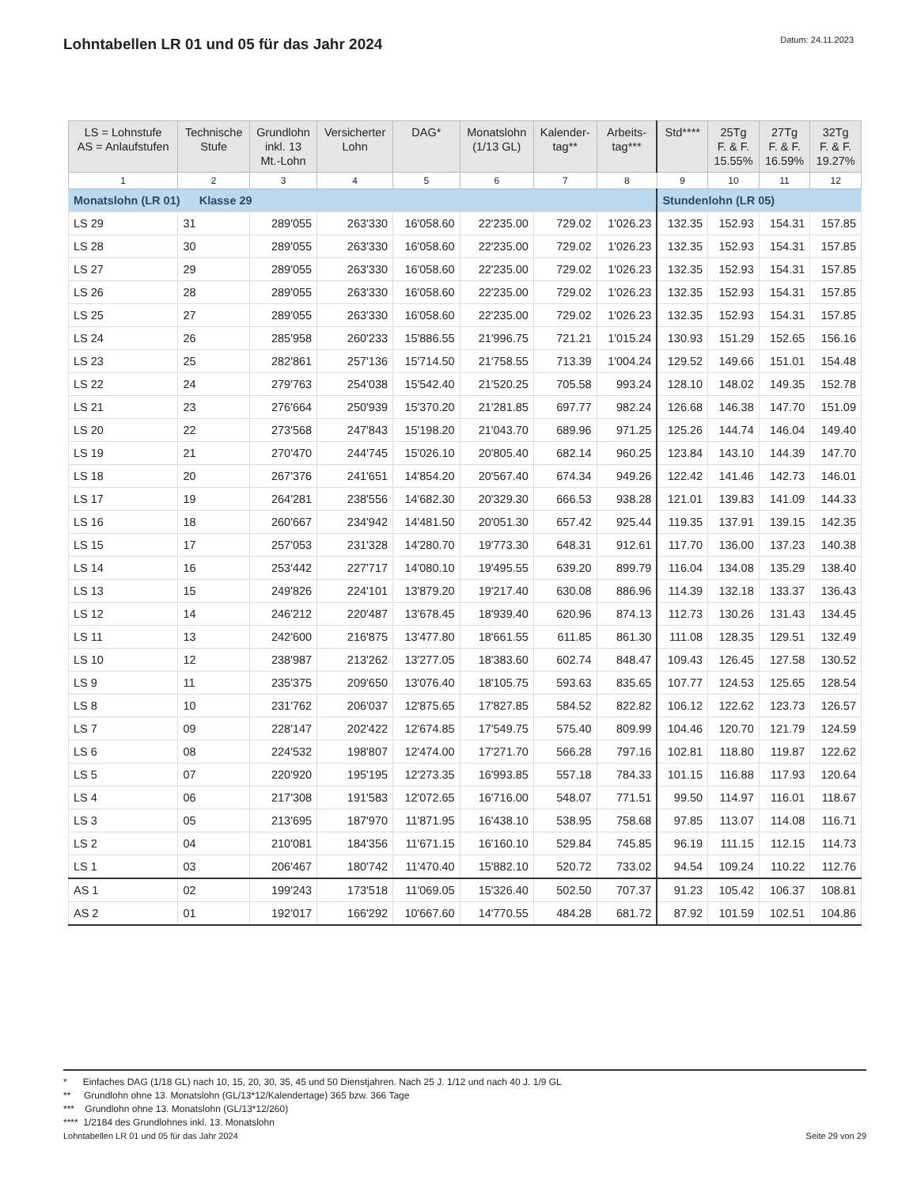Lohntabellen LR 01 und 05 für das Jahr 2024
Datum: 24.11.2023
| LS = Lohnstufe AS = Anlaufstufen | Technische Stufe | Grundlohn inkl. 13 Mt.-Lohn | Versicherter Lohn | DAG* | Monatslohn (1/13 GL) | Kalender- tag** | Arbeits- tag*** | Std**** | 25Tg F. & F. 15.55% | 27Tg F. & F. 16.59% | 32Tg F. & F. 19.27% |
| --- | --- | --- | --- | --- | --- | --- | --- | --- | --- | --- | --- |
| 1 | 2 | 3 | 4 | 5 | 6 | 7 | 8 | 9 | 10 | 11 | 12 |
| Monatslohn (LR 01) Klasse 29 | | | | | | | | Stundenlohn (LR 05) | | | |
| LS 29 | 31 | 289'055 | 263'330 | 16'058.60 | 22'235.00 | 729.02 | 1'026.23 | 132.35 | 152.93 | 154.31 | 157.85 |
| LS 28 | 30 | 289'055 | 263'330 | 16'058.60 | 22'235.00 | 729.02 | 1'026.23 | 132.35 | 152.93 | 154.31 | 157.85 |
| LS 27 | 29 | 289'055 | 263'330 | 16'058.60 | 22'235.00 | 729.02 | 1'026.23 | 132.35 | 152.93 | 154.31 | 157.85 |
| LS 26 | 28 | 289'055 | 263'330 | 16'058.60 | 22'235.00 | 729.02 | 1'026.23 | 132.35 | 152.93 | 154.31 | 157.85 |
| LS 25 | 27 | 289'055 | 263'330 | 16'058.60 | 22'235.00 | 729.02 | 1'026.23 | 132.35 | 152.93 | 154.31 | 157.85 |
| LS 24 | 26 | 285'958 | 260'233 | 15'886.55 | 21'996.75 | 721.21 | 1'015.24 | 130.93 | 151.29 | 152.65 | 156.16 |
| LS 23 | 25 | 282'861 | 257'136 | 15'714.50 | 21'758.55 | 713.39 | 1'004.24 | 129.52 | 149.66 | 151.01 | 154.48 |
| LS 22 | 24 | 279'763 | 254'038 | 15'542.40 | 21'520.25 | 705.58 | 993.24 | 128.10 | 148.02 | 149.35 | 152.78 |
| LS 21 | 23 | 276'664 | 250'939 | 15'370.20 | 21'281.85 | 697.77 | 982.24 | 126.68 | 146.38 | 147.70 | 151.09 |
| LS 20 | 22 | 273'568 | 247'843 | 15'198.20 | 21'043.70 | 689.96 | 971.25 | 125.26 | 144.74 | 146.04 | 149.40 |
| LS 19 | 21 | 270'470 | 244'745 | 15'026.10 | 20'805.40 | 682.14 | 960.25 | 123.84 | 143.10 | 144.39 | 147.70 |
| LS 18 | 20 | 267'376 | 241'651 | 14'854.20 | 20'567.40 | 674.34 | 949.26 | 122.42 | 141.46 | 142.73 | 146.01 |
| LS 17 | 19 | 264'281 | 238'556 | 14'682.30 | 20'329.30 | 666.53 | 938.28 | 121.01 | 139.83 | 141.09 | 144.33 |
| LS 16 | 18 | 260'667 | 234'942 | 14'481.50 | 20'051.30 | 657.42 | 925.44 | 119.35 | 137.91 | 139.15 | 142.35 |
| LS 15 | 17 | 257'053 | 231'328 | 14'280.70 | 19'773.30 | 648.31 | 912.61 | 117.70 | 136.00 | 137.23 | 140.38 |
| LS 14 | 16 | 253'442 | 227'717 | 14'080.10 | 19'495.55 | 639.20 | 899.79 | 116.04 | 134.08 | 135.29 | 138.40 |
| LS 13 | 15 | 249'826 | 224'101 | 13'879.20 | 19'217.40 | 630.08 | 886.96 | 114.39 | 132.18 | 133.37 | 136.43 |
| LS 12 | 14 | 246'212 | 220'487 | 13'678.45 | 18'939.40 | 620.96 | 874.13 | 112.73 | 130.26 | 131.43 | 134.45 |
| LS 11 | 13 | 242'600 | 216'875 | 13'477.80 | 18'661.55 | 611.85 | 861.30 | 111.08 | 128.35 | 129.51 | 132.49 |
| LS 10 | 12 | 238'987 | 213'262 | 13'277.05 | 18'383.60 | 602.74 | 848.47 | 109.43 | 126.45 | 127.58 | 130.52 |
| LS 9 | 11 | 235'375 | 209'650 | 13'076.40 | 18'105.75 | 593.63 | 835.65 | 107.77 | 124.53 | 125.65 | 128.54 |
| LS 8 | 10 | 231'762 | 206'037 | 12'875.65 | 17'827.85 | 584.52 | 822.82 | 106.12 | 122.62 | 123.73 | 126.57 |
| LS 7 | 09 | 228'147 | 202'422 | 12'674.85 | 17'549.75 | 575.40 | 809.99 | 104.46 | 120.70 | 121.79 | 124.59 |
| LS 6 | 08 | 224'532 | 198'807 | 12'474.00 | 17'271.70 | 566.28 | 797.16 | 102.81 | 118.80 | 119.87 | 122.62 |
| LS 5 | 07 | 220'920 | 195'195 | 12'273.35 | 16'993.85 | 557.18 | 784.33 | 101.15 | 116.88 | 117.93 | 120.64 |
| LS 4 | 06 | 217'308 | 191'583 | 12'072.65 | 16'716.00 | 548.07 | 771.51 | 99.50 | 114.97 | 116.01 | 118.67 |
| LS 3 | 05 | 213'695 | 187'970 | 11'871.95 | 16'438.10 | 538.95 | 758.68 | 97.85 | 113.07 | 114.08 | 116.71 |
| LS 2 | 04 | 210'081 | 184'356 | 11'671.15 | 16'160.10 | 529.84 | 745.85 | 96.19 | 111.15 | 112.15 | 114.73 |
| LS 1 | 03 | 206'467 | 180'742 | 11'470.40 | 15'882.10 | 520.72 | 733.02 | 94.54 | 109.24 | 110.22 | 112.76 |
| AS 1 | 02 | 199'243 | 173'518 | 11'069.05 | 15'326.40 | 502.50 | 707.37 | 91.23 | 105.42 | 106.37 | 108.81 |
| AS 2 | 01 | 192'017 | 166'292 | 10'667.60 | 14'770.55 | 484.28 | 681.72 | 87.92 | 101.59 | 102.51 | 104.86 |
* Einfaches DAG (1/18 GL) nach 10, 15, 20, 30, 35, 45 und 50 Dienstjahren. Nach 25 J. 1/12 und nach 40 J. 1/9 GL
** Grundlohn ohne 13. Monatslohn (GL/13*12/Kalendertage) 365 bzw. 366 Tage
*** Grundlohn ohne 13. Monatslohn (GL/13*12/260)
**** 1/2184 des Grundlohnes inkl. 13. Monatslohn
Lohntabellen LR 01 und 05 für das Jahr 2024 Seite 29 von 29